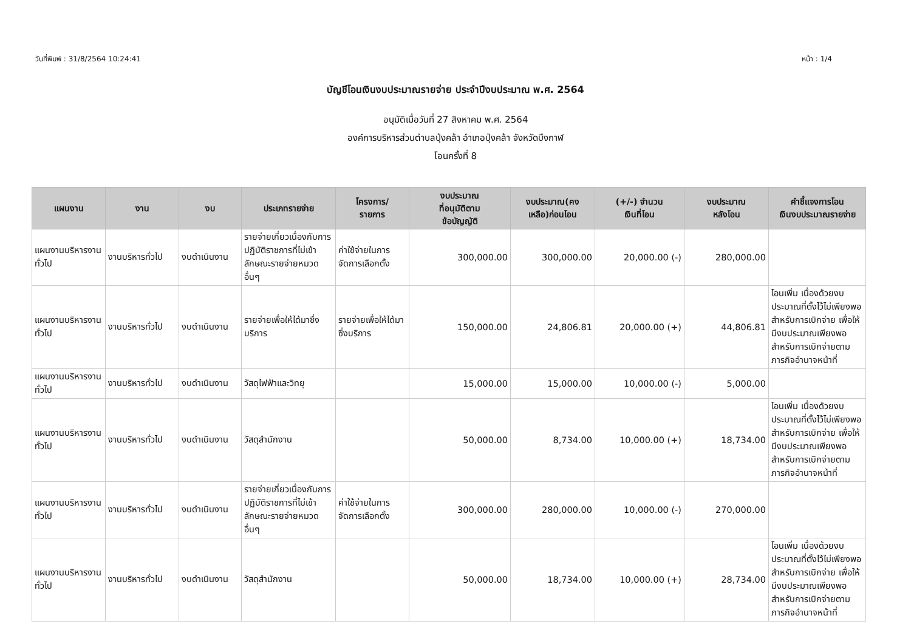วันที่พิมพ์ : 31/8/2564 10:24:41 หน้า : 1/4
บัญชีโอนเงินงบประมาณรายจ่าย ประจำปีงบประมาณ พ.ศ. 2564
อนุมัติเมื่อวันที่ 27 สิงหาคม พ.ศ. 2564
องค์การบริหารส่วนตำบลปุ่งคล้า อำเภอปุ่งคล้า จังหวัดบึงกาฬ
โอนครั้งที่ 8
| แผนงาน | งาน | งบ | ประเภทรายจ่าย | โครงการ/ รายการ | งบประมาณ ที่อนุมัติตาม ข้อบัญญัติ | งบประมาณ(คง เหลือ)ก่อนโอน | (+/-) จำนวน เงินที่โอน | งบประมาณ หลังโอน | คำชี้แจงการโอน เงินงบประมาณรายจ่าย |
| --- | --- | --- | --- | --- | --- | --- | --- | --- | --- |
| แผนงานบริหารงานทั่วไป | งานบริหารทั่วไป | งบดำเนินงาน | รายจ่ายเกี่ยวเนื่องกับการปฏิบัติราชการที่ไม่เข้าลักษณะรายจ่ายหมวดอื่นๆ | ค่าใช้จ่ายในการจัดการเลือกตั้ง | 300,000.00 | 300,000.00 | 20,000.00 (-) | 280,000.00 | |
| แผนงานบริหารงานทั่วไป | งานบริหารทั่วไป | งบดำเนินงาน | รายจ่ายเพื่อให้ได้มาซึ่งบริการ | รายจ่ายเพื่อให้ได้มาซึ่งบริการ | 150,000.00 | 24,806.81 | 20,000.00 (+) | 44,806.81 | โอนเพิ่ม เนื่องด้วยงบประมาณที่ตั้งไว้ไม่เพียงพอสำหรับการเบิกจ่าย เพื่อให้มีงบประมาณเพียงพอสำหรับการเบิกจ่ายตามภารกิจอำนาจหน้าที่ |
| แผนงานบริหารงานทั่วไป | งานบริหารทั่วไป | งบดำเนินงาน | วัสดุไฟฟ้าและวิทยุ | | 15,000.00 | 15,000.00 | 10,000.00 (-) | 5,000.00 | |
| แผนงานบริหารงานทั่วไป | งานบริหารทั่วไป | งบดำเนินงาน | วัสดุสำนักงาน | | 50,000.00 | 8,734.00 | 10,000.00 (+) | 18,734.00 | โอนเพิ่ม เนื่องด้วยงบประมาณที่ตั้งไว้ไม่เพียงพอสำหรับการเบิกจ่าย เพื่อให้มีงบประมาณเพียงพอสำหรับการเบิกจ่ายตามภารกิจอำนาจหน้าที่ |
| แผนงานบริหารงานทั่วไป | งานบริหารทั่วไป | งบดำเนินงาน | รายจ่ายเกี่ยวเนื่องกับการปฏิบัติราชการที่ไม่เข้าลักษณะรายจ่ายหมวดอื่นๆ | ค่าใช้จ่ายในการจัดการเลือกตั้ง | 300,000.00 | 280,000.00 | 10,000.00 (-) | 270,000.00 | |
| แผนงานบริหารงานทั่วไป | งานบริหารทั่วไป | งบดำเนินงาน | วัสดุสำนักงาน | | 50,000.00 | 18,734.00 | 10,000.00 (+) | 28,734.00 | โอนเพิ่ม เนื่องด้วยงบประมาณที่ตั้งไว้ไม่เพียงพอสำหรับการเบิกจ่าย เพื่อให้มีงบประมาณเพียงพอสำหรับการเบิกจ่ายตามภารกิจอำนาจหน้าที่ |